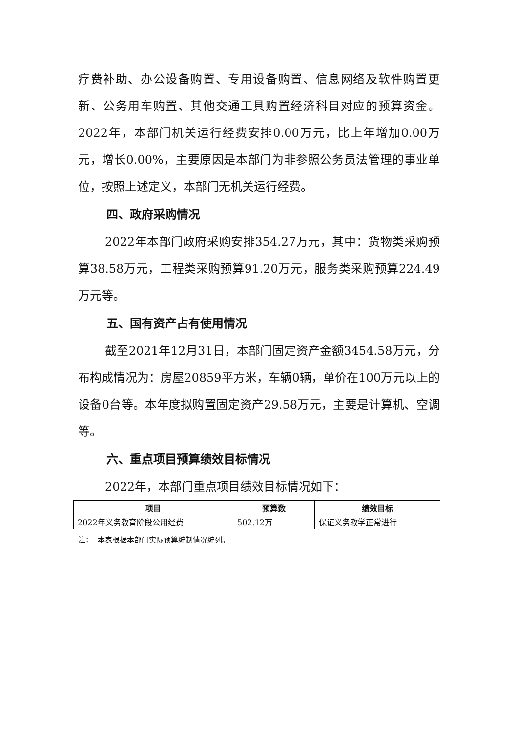疗费补助、办公设备购置、专用设备购置、信息网络及软件购置更新、公务用车购置、其他交通工具购置经济科目对应的预算资金。2022年，本部门机关运行经费安排0.00万元，比上年增加0.00万元，增长0.00%，主要原因是本部门为非参照公务员法管理的事业单位，按照上述定义，本部门无机关运行经费。
四、政府采购情况
2022年本部门政府采购安排354.27万元，其中：货物类采购预算38.58万元，工程类采购预算91.20万元，服务类采购预算224.49万元等。
五、国有资产占有使用情况
截至2021年12月31日，本部门固定资产金额3454.58万元，分布构成情况为：房屋20859平方米，车辆0辆，单价在100万元以上的设备0台等。本年度拟购置固定资产29.58万元，主要是计算机、空调 等。
六、重点项目预算绩效目标情况
2022年，本部门重点项目绩效目标情况如下：
| 项目 | 预算数 | 绩效目标 |
| --- | --- | --- |
| 2022年义务教育阶段公用经费 | 502.12万 | 保证义务教学正常进行 |
注： 本表根据本部门实际预算编制情况编列。